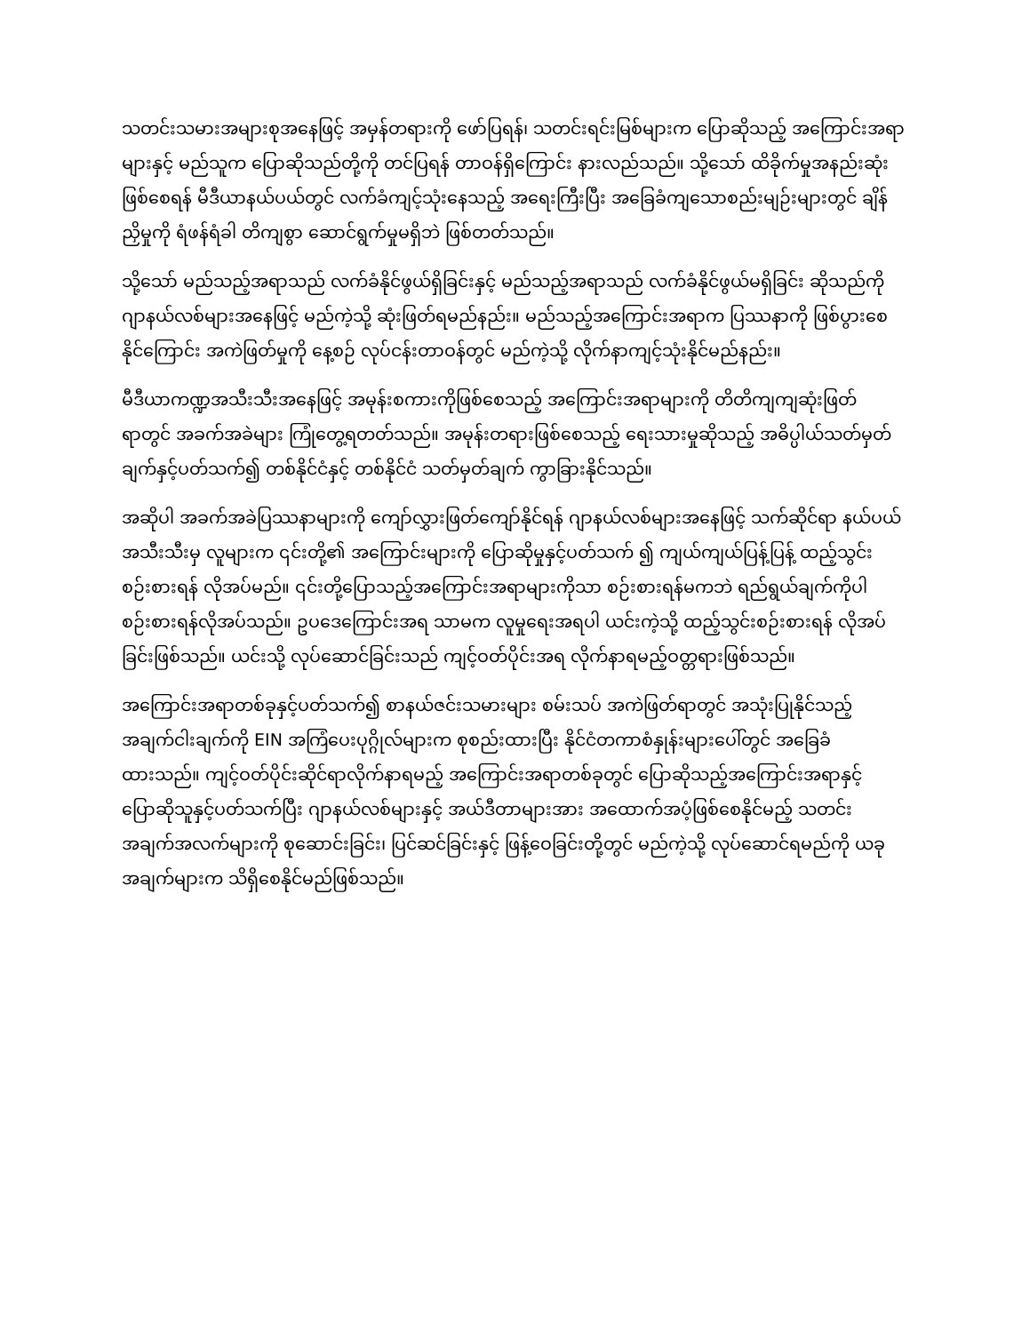သတင်းသမားအများစုအနေဖြင့် အမှန်တရားကို ဖော်ပြရန်၊ သတင်းရင်းမြစ်များက ပြောဆိုသည့် အကြောင်းအရာများနှင့် မည်သူက ပြောဆိုသည်တို့ကို တင်ပြရန် တာဝန်ရှိကြောင်း နားလည်သည်။ သို့သော် ထိခိုက်မှုအနည်းဆုံးဖြစ်စေရန် မီဒီယာနယ်ပယ်တွင် လက်ခံကျင့်သုံးနေသည့် အရေးကြီးပြီး အခြေခံကျသောစည်းမျဉ်းများတွင် ချိန်ညှိမှုကို ရံဖန်ရံခါ တိကျစွာ ဆောင်ရွက်မှုမရှိဘဲ ဖြစ်တတ်သည်။
သို့သော် မည်သည့်အရာသည် လက်ခံနိုင်ဖွယ်ရှိခြင်းနှင့် မည်သည့်အရာသည် လက်ခံနိုင်ဖွယ်မရှိခြင်း ဆိုသည်ကို ဂျာနယ်လစ်များအနေဖြင့် မည်ကဲ့သို့ ဆုံးဖြတ်ရမည်နည်း။ မည်သည့်အကြောင်းအရာက ပြဿနာကို ဖြစ်ပွားစေနိုင်ကြောင်း အကဲဖြတ်မှုကို နေ့စဉ် လုပ်ငန်းတာဝန်တွင် မည်ကဲ့သို့ လိုက်နာကျင့်သုံးနိုင်မည်နည်း။
မီဒီယာကဏ္ဍအသီးသီးအနေဖြင့် အမုန်းစကားကိုဖြစ်စေသည့် အကြောင်းအရာများကို တိတိကျကျဆုံးဖြတ်ရာတွင် အခက်အခဲများ ကြုံတွေ့ရတတ်သည်။ အမုန်းတရားဖြစ်စေသည့် ရေးသားမှုဆိုသည့် အဓိပ္ပါယ်သတ်မှတ်ချက်နှင့်ပတ်သက်၍ တစ်နိုင်ငံနှင့် တစ်နိုင်ငံ သတ်မှတ်ချက် ကွာခြားနိုင်သည်။
အဆိုပါ အခက်အခဲပြဿနာများကို ကျော်လွှားဖြတ်ကျော်နိုင်ရန် ဂျာနယ်လစ်များအနေဖြင့် သက်ဆိုင်ရာ နယ်ပယ်အသီးသီးမှ လူများက ၎င်းတို့၏ အကြောင်းများကို ပြောဆိုမှုနှင့်ပတ်သက် ၍ ကျယ်ကျယ်ပြန့်ပြန့် ထည့်သွင်းစဉ်းစားရန် လိုအပ်မည်။ ၎င်းတို့ပြောသည့်အကြောင်းအရာများကိုသာ စဉ်းစားရန်မကဘဲ ရည်ရွယ်ချက်ကိုပါ စဉ်းစားရန်လိုအပ်သည်။ ဥပဒေကြောင်းအရ သာမက လူမှုရေးအရပါ ယင်းကဲ့သို့ ထည့်သွင်းစဉ်းစားရန် လိုအပ်ခြင်းဖြစ်သည်။ ယင်းသို့ လုပ်ဆောင်ခြင်းသည် ကျင့်ဝတ်ပိုင်းအရ လိုက်နာရမည့်ဝတ္တရားဖြစ်သည်။
အကြောင်းအရာတစ်ခုနှင့်ပတ်သက်၍ စာနယ်ဇင်းသမားများ စမ်းသပ် အကဲဖြတ်ရာတွင် အသုံးပြုနိုင်သည့် အချက်ငါးချက်ကို EIN အကြံပေးပုဂ္ဂိုလ်များက စုစည်းထားပြီး နိုင်ငံတကာစံနှုန်းများပေါ်တွင် အခြေခံထားသည်။ ကျင့်ဝတ်ပိုင်းဆိုင်ရာလိုက်နာရမည့် အကြောင်းအရာတစ်ခုတွင် ပြောဆိုသည့်အကြောင်းအရာနှင့် ပြောဆိုသူနှင့်ပတ်သက်ပြီး ဂျာနယ်လစ်များနှင့် အယ်ဒီတာများအား အထောက်အပံ့ဖြစ်စေနိုင်မည့် သတင်းအချက်အလက်များကို စုဆောင်းခြင်း၊ ပြင်ဆင်ခြင်းနှင့် ဖြန့်ဝေခြင်းတို့တွင် မည်ကဲ့သို့ လုပ်ဆောင်ရမည်ကို ယခုအချက်များက သိရှိစေနိုင်မည်ဖြစ်သည်။